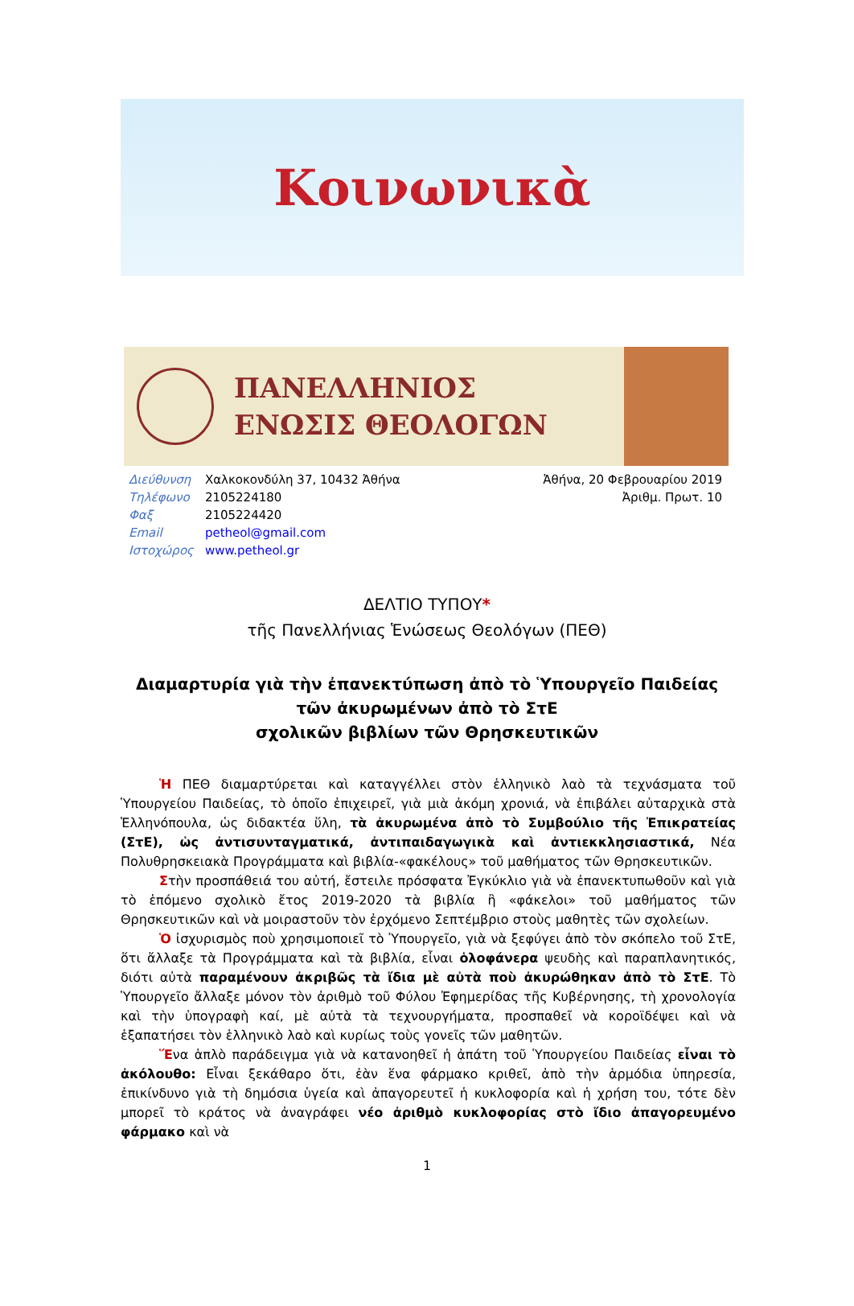Κοινωνικὰ
ΠΑΝΕΛΛΗΝΙΟΣ
ΕΝΩΣΙΣ ΘΕΟΛΟΓΩΝ
| Διεύθυνση | Χαλκοκονδύλη 37, 10432 Ἀθήνα |
| Τηλέφωνο | 2105224180 |
| Φαξ | 2105224420 |
| Email | petheol@gmail.com |
| Ιστοχώρος | www.petheol.gr |
Ἀθήνα, 20 Φεβρουαρίου 2019
Ἀριθμ. Πρωτ. 10
ΔΕΛΤΙΟ ΤΥΠΟΥ*
τῆς Πανελλήνιας Ἑνώσεως Θεολόγων (ΠΕΘ)
Διαμαρτυρία γιὰ τὴν ἐπανεκτύπωση ἀπὸ τὸ Ὑπουργεῖο Παιδείας
τῶν ἀκυρωμένων ἀπὸ τὸ ΣτΕ
σχολικῶν βιβλίων τῶν Θρησκευτικῶν
Ἡ ΠΕΘ διαμαρτύρεται καὶ καταγγέλλει στὸν ἑλληνικὸ λαὸ τὰ τεχνάσματα τοῦ Ὑπουργείου Παιδείας, τὸ ὁποῖο ἐπιχειρεῖ, γιὰ μιὰ ἀκόμη χρονιά, νὰ ἐπιβάλει αὐταρχικὰ στὰ Ἑλληνόπουλα, ὡς διδακτέα ὕλη, τὰ ἀκυρωμένα ἀπὸ τὸ Συμβούλιο τῆς Ἐπικρατείας (ΣτΕ), ὡς ἀντισυνταγματικά, ἀντιπαιδαγωγικὰ καὶ ἀντιεκκλησιαστικά, Νέα Πολυθρησκειακὰ Προγράμματα καὶ βιβλία-«φακέλους» τοῦ μαθήματος τῶν Θρησκευτικῶν.
Στὴν προσπάθειά του αὐτή, ἔστειλε πρόσφατα Ἐγκύκλιο γιὰ νὰ ἐπανεκτυπωθοῦν καὶ γιὰ τὸ ἑπόμενο σχολικὸ ἔτος 2019-2020 τὰ βιβλία ἢ «φάκελοι» τοῦ μαθήματος τῶν Θρησκευτικῶν καὶ νὰ μοιραστοῦν τὸν ἐρχόμενο Σεπτέμβριο στοὺς μαθητὲς τῶν σχολείων.
Ὁ ἰσχυρισμὸς ποὺ χρησιμοποιεῖ τὸ Ὑπουργεῖο, γιὰ νὰ ξεφύγει ἀπὸ τὸν σκόπελο τοῦ ΣτΕ, ὅτι ἄλλαξε τὰ Προγράμματα καὶ τὰ βιβλία, εἶναι ὁλοφάνερα ψευδὴς καὶ παραπλανητικός, διότι αὐτὰ παραμένουν ἀκριβῶς τὰ ἴδια μὲ αὐτὰ ποὺ ἀκυρώθηκαν ἀπὸ τὸ ΣτΕ. Τὸ Ὑπουργεῖο ἄλλαξε μόνον τὸν ἀριθμὸ τοῦ Φύλου Ἐφημερίδας τῆς Κυβέρνησης, τὴ χρονολογία καὶ τὴν ὑπογραφὴ καί, μὲ αὐτὰ τὰ τεχνουργήματα, προσπαθεῖ νὰ κοροϊδέψει καὶ νὰ ἐξαπατήσει τὸν ἑλληνικὸ λαὸ καὶ κυρίως τοὺς γονεῖς τῶν μαθητῶν.
Ἕνα ἁπλὸ παράδειγμα γιὰ νὰ κατανοηθεῖ ἡ ἀπάτη τοῦ Ὑπουργείου Παιδείας εἶναι τὸ ἀκόλουθο: Εἶναι ξεκάθαρο ὅτι, ἐὰν ἕνα φάρμακο κριθεῖ, ἀπὸ τὴν ἁρμόδια ὑπηρεσία, ἐπικίνδυνο γιὰ τὴ δημόσια ὑγεία καὶ ἀπαγορευτεῖ ἡ κυκλοφορία καὶ ἡ χρήση του, τότε δὲν μπορεῖ τὸ κράτος νὰ ἀναγράφει νέο ἀριθμὸ κυκλοφορίας στὸ ἴδιο ἀπαγορευμένο φάρμακο καὶ νὰ
1